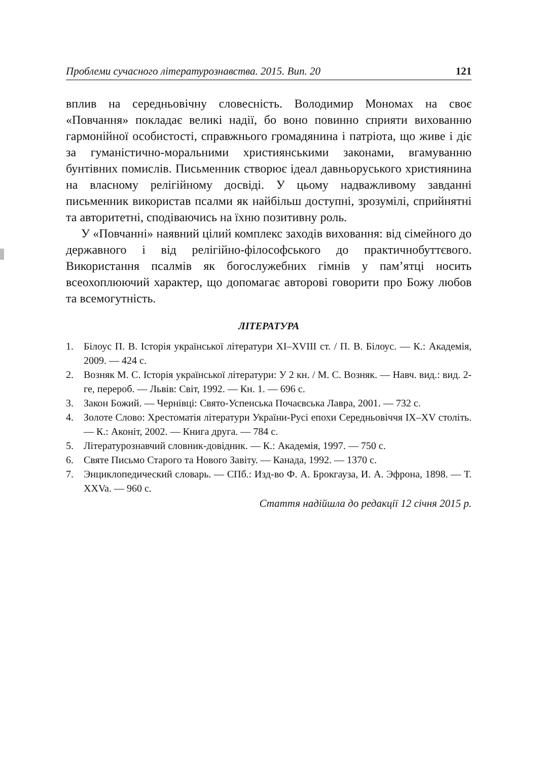Проблеми сучасного літературознавства. 2015. Вип. 20 121
вплив на середньовічну словесність. Володимир Мономах на своє «Повчання» покладає великі надії, бо воно повинно сприяти вихованню гармонійної особистості, справжнього громадянина і патріота, що живе і діє за гуманістично-моральними християнськими законами, вгамуванню бунтівних помислів. Письменник створює ідеал давньоруського християнина на власному релігійному досвіді. У цьому надважливому завданні письменник використав псалми як найбільш доступні, зрозумілі, сприйнятні та авторитетні, сподіваючись на їхню позитивну роль.
У «Повчанні» наявний цілий комплекс заходів виховання: від сімейного до державного і від релігійно-філософського до практичнобуттєвого. Використання псалмів як богослужебних гімнів у пам’ятці носить всеохоплюючий характер, що допомагає авторові говорити про Божу любов та всемогутність.
ЛІТЕРАТУРА
1. Білоус П. В. Історія української літератури XI–XVIII ст. / П. В. Білоус. — К.: Академія, 2009. — 424 с.
2. Возняк М. С. Історія української літератури: У 2 кн. / М. С. Возняк. — Навч. вид.: вид. 2-ге, перероб. — Львів: Світ, 1992. — Кн. 1. — 696 с.
3. Закон Божий. — Чернівці: Свято-Успенська Почаєвська Лавра, 2001. — 732 с.
4. Золоте Слово: Хрестоматія літератури України-Русі епохи Середньовіччя IX–XV століть. — К.: Аконіт, 2002. — Книга друга. — 784 с.
5. Літературознавчий словник-довідник. — К.: Академія, 1997. — 750 с.
6. Святе Письмо Старого та Нового Завіту. — Канада, 1992. — 1370 с.
7. Энциклопедический словарь. — СПб.: Изд-во Ф. А. Брокгауза, И. А. Эфрона, 1898. — Т. XXVa. — 960 с.
Стаття надійшла до редакції 12 січня 2015 р.